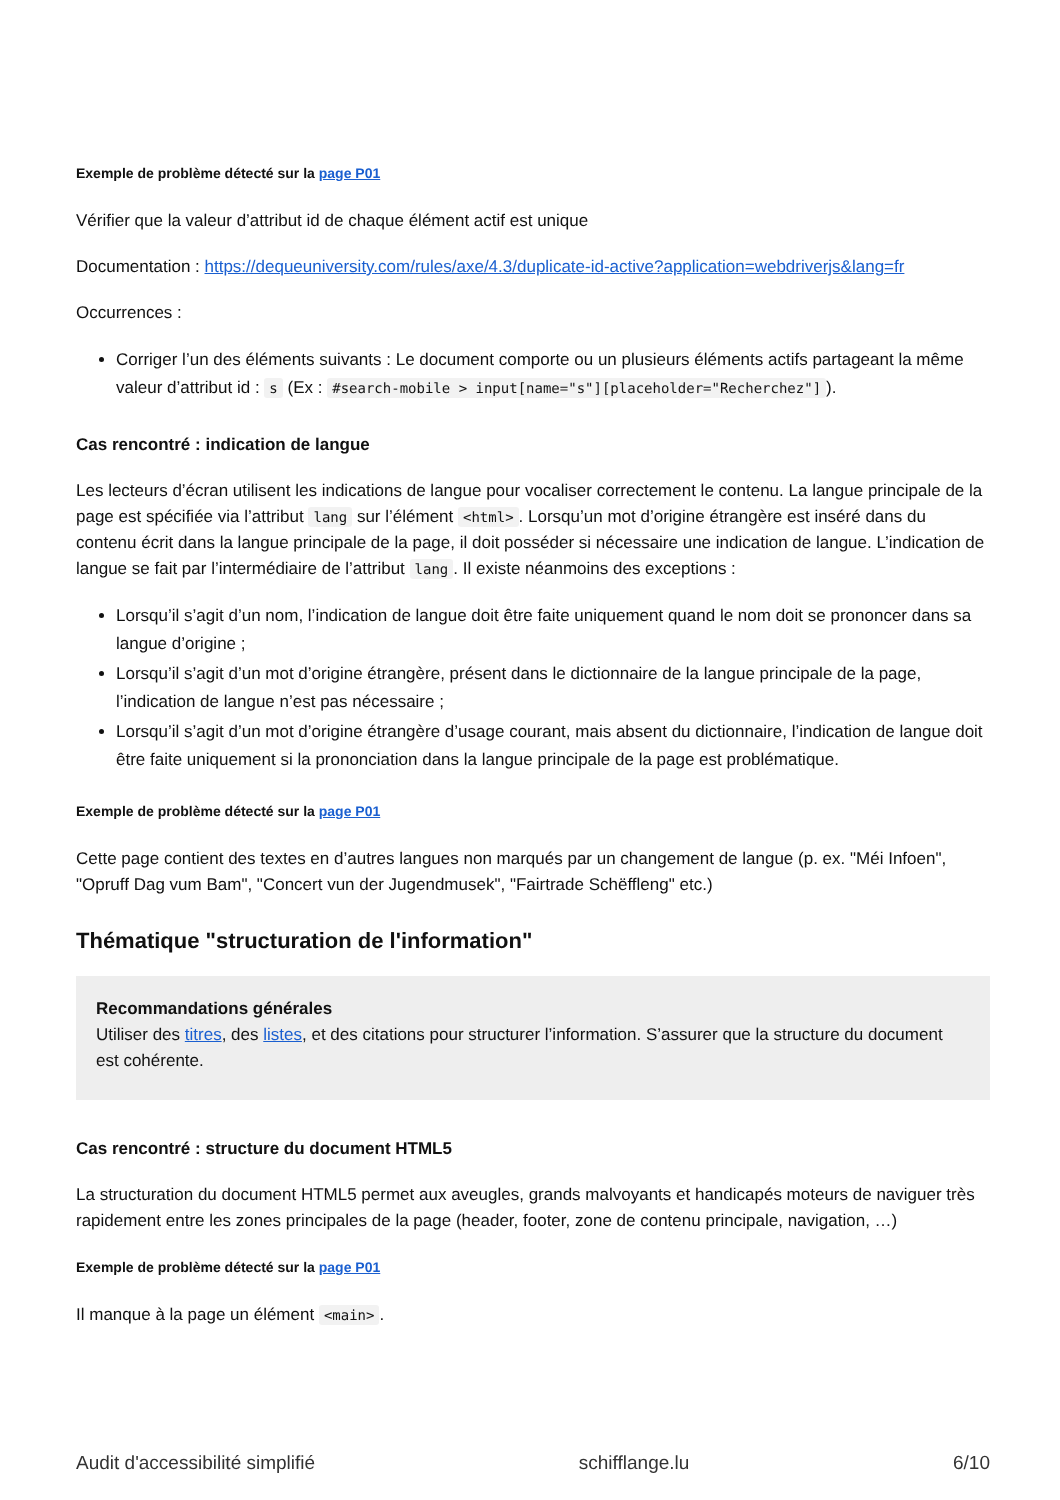Exemple de problème détecté sur la page P01
Vérifier que la valeur d’attribut id de chaque élément actif est unique
Documentation : https://dequeuniversity.com/rules/axe/4.3/duplicate-id-active?application=webdriverjs&lang=fr
Occurrences :
Corriger l’un des éléments suivants : Le document comporte ou un plusieurs éléments actifs partageant la même valeur d’attribut id : s (Ex : #search-mobile > input[name="s"][placeholder="Recherchez"]).
Cas rencontré : indication de langue
Les lecteurs d’écran utilisent les indications de langue pour vocaliser correctement le contenu. La langue principale de la page est spécifiée via l’attribut lang sur l’élément <html>. Lorsqu’un mot d’origine étrangère est inséré dans du contenu écrit dans la langue principale de la page, il doit posséder si nécessaire une indication de langue. L’indication de langue se fait par l’intermédiaire de l’attribut lang. Il existe néanmoins des exceptions :
Lorsqu’il s’agit d’un nom, l’indication de langue doit être faite uniquement quand le nom doit se prononcer dans sa langue d’origine ;
Lorsqu’il s’agit d’un mot d’origine étrangère, présent dans le dictionnaire de la langue principale de la page, l’indication de langue n’est pas nécessaire ;
Lorsqu’il s’agit d’un mot d’origine étrangère d’usage courant, mais absent du dictionnaire, l’indication de langue doit être faite uniquement si la prononciation dans la langue principale de la page est problématique.
Exemple de problème détecté sur la page P01
Cette page contient des textes en d’autres langues non marqués par un changement de langue (p. ex. "Méi Infoen", "Opruff Dag vum Bam", "Concert vun der Jugendmusek", "Fairtrade Schëffleng" etc.)
Thématique "structuration de l'information"
Recommandations générales
Utiliser des titres, des listes, et des citations pour structurer l’information. S’assurer que la structure du document est cohérente.
Cas rencontré : structure du document HTML5
La structuration du document HTML5 permet aux aveugles, grands malvoyants et handicapés moteurs de naviguer très rapidement entre les zones principales de la page (header, footer, zone de contenu principale, navigation, …)
Exemple de problème détecté sur la page P01
Il manque à la page un élément <main>.
Audit d'accessibilité simplifié schifflange.lu 6/10